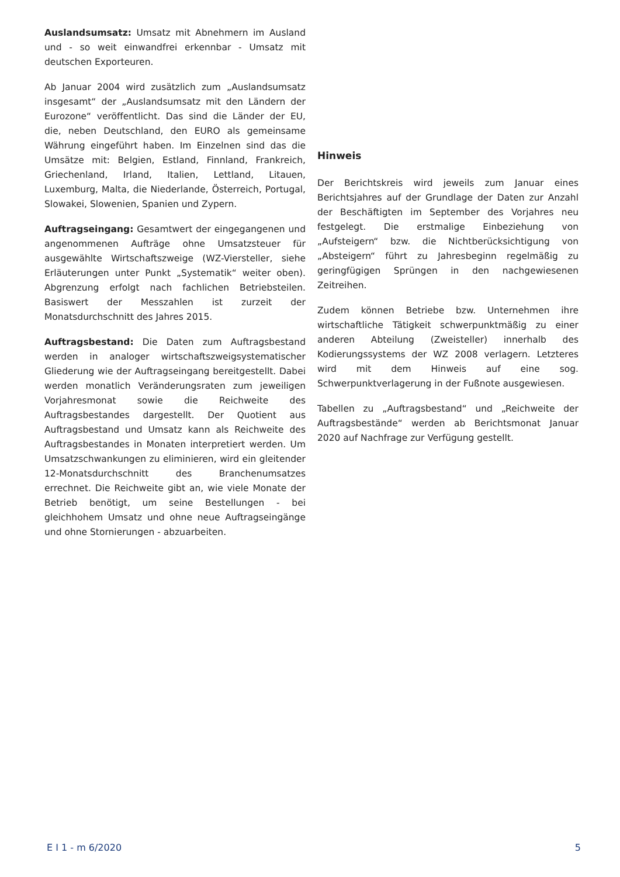Auslandsumsatz: Umsatz mit Abnehmern im Ausland und - so weit einwandfrei erkennbar - Umsatz mit deutschen Exporteuren.
Ab Januar 2004 wird zusätzlich zum „Auslandsumsatz insgesamt“ der „Auslandsumsatz mit den Ländern der Eurozone“ veröffentlicht. Das sind die Länder der EU, die, neben Deutschland, den EURO als gemeinsame Währung eingeführt haben. Im Einzelnen sind das die Umsätze mit: Belgien, Estland, Finnland, Frankreich, Griechenland, Irland, Italien, Lettland, Litauen, Luxemburg, Malta, die Niederlande, Österreich, Portugal, Slowakei, Slowenien, Spanien und Zypern.
Auftragseingang: Gesamtwert der eingegangenen und angenommenen Aufträge ohne Umsatzsteuer für ausgewählte Wirtschaftszweige (WZ-Viersteller, siehe Erläuterungen unter Punkt „Systematik“ weiter oben). Abgrenzung erfolgt nach fachlichen Betriebsteilen. Basiswert der Messzahlen ist zurzeit der Monatsdurchschnitt des Jahres 2015.
Auftragsbestand: Die Daten zum Auftragsbestand werden in analoger wirtschaftszweigsystematischer Gliederung wie der Auftragseingang bereitgestellt. Dabei werden monatlich Veränderungsraten zum jeweiligen Vorjahresmonat sowie die Reichweite des Auftragsbestandes dargestellt. Der Quotient aus Auftragsbestand und Umsatz kann als Reichweite des Auftragsbestandes in Monaten interpretiert werden. Um Umsatzschwankungen zu eliminieren, wird ein gleitender 12-Monatsdurchschnitt des Branchenumsatzes errechnet. Die Reichweite gibt an, wie viele Monate der Betrieb benötigt, um seine Bestellungen - bei gleichhohem Umsatz und ohne neue Auftragseingänge und ohne Stornierungen - abzuarbeiten.
Hinweis
Der Berichtskreis wird jeweils zum Januar eines Berichtsjahres auf der Grundlage der Daten zur Anzahl der Beschäftigten im September des Vorjahres neu festgelegt. Die erstmalige Einbeziehung von „Aufsteigern“ bzw. die Nichtberücksichtigung von „Absteigern“ führt zu Jahresbeginn regelmäßig zu geringfügigen Sprüngen in den nachgewiesenen Zeitreihen.
Zudem können Betriebe bzw. Unternehmen ihre wirtschaftliche Tätigkeit schwerpunktmäßig zu einer anderen Abteilung (Zweisteller) innerhalb des Kodierungssystems der WZ 2008 verlagern. Letzteres wird mit dem Hinweis auf eine sog. Schwerpunktverlagerung in der Fußnote ausgewiesen.
Tabellen zu „Auftragsbestand“ und „Reichweite der Auftragsbestände“ werden ab Berichtsmonat Januar 2020 auf Nachfrage zur Verfügung gestellt.
E I 1 - m 6/2020 5